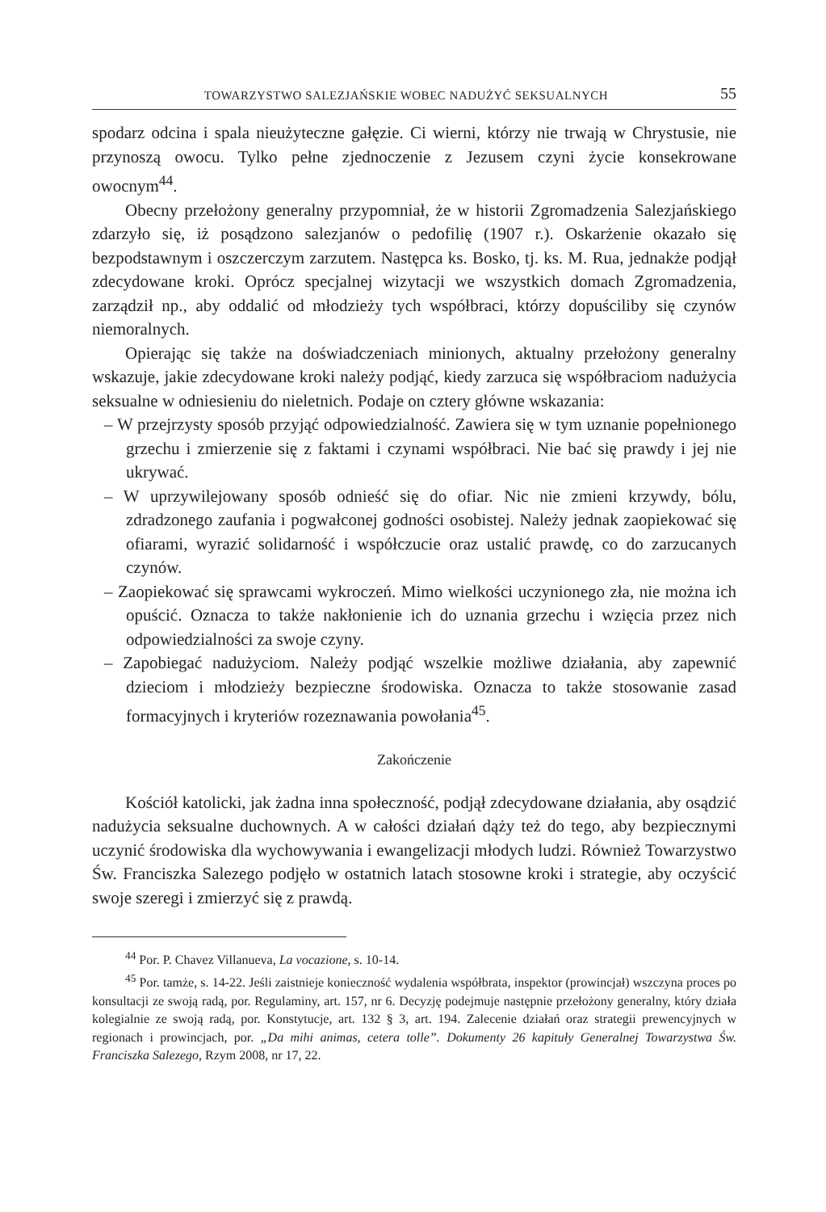TOWARZYSTWO SALEZJAŃSKIE WOBEC NADUŻYĆ SEKSUALNYCH 55
spodarz odcina i spala nieużyteczne gałęzie. Ci wierni, którzy nie trwają w Chrystusie, nie przynoszą owocu. Tylko pełne zjednoczenie z Jezusem czyni życie konsekrowane owocnym<sup>44</sup>.
Obecny przełożony generalny przypomniał, że w historii Zgromadzenia Salezjańskiego zdarzyło się, iż posądzono salezjanów o pedofilię (1907 r.). Oskarżenie okazało się bezpodstawnym i oszczerczym zarzutem. Następca ks. Bosko, tj. ks. M. Rua, jednakże podjął zdecydowane kroki. Oprócz specjalnej wizytacji we wszystkich domach Zgromadzenia, zarządził np., aby oddalić od młodzieży tych współbraci, którzy dopuściliby się czynów niemoralnych.
Opierając się także na doświadczeniach minionych, aktualny przełożony generalny wskazuje, jakie zdecydowane kroki należy podjąć, kiedy zarzuca się współbraciom nadużycia seksualne w odniesieniu do nieletnich. Podaje on cztery główne wskazania:
– W przejrzysty sposób przyjąć odpowiedzialność. Zawiera się w tym uznanie popełnionego grzechu i zmierzenie się z faktami i czynami współbraci. Nie bać się prawdy i jej nie ukrywać.
– W uprzywilejowany sposób odnieść się do ofiar. Nic nie zmieni krzywdy, bólu, zdradzonego zaufania i pogwałconej godności osobistej. Należy jednak zaopiekować się ofiarami, wyrazić solidarność i współczucie oraz ustalić prawdę, co do zarzucanych czynów.
– Zaopiekować się sprawcami wykroczeń. Mimo wielkości uczynionego zła, nie można ich opuścić. Oznacza to także nakłonienie ich do uznania grzechu i wzięcia przez nich odpowiedzialności za swoje czyny.
– Zapobiegać nadużyciom. Należy podjąć wszelkie możliwe działania, aby zapewnić dzieciom i młodzieży bezpieczne środowiska. Oznacza to także stosowanie zasad formacyjnych i kryteriów rozeznawania powołania<sup>45</sup>.
Zakończenie
Kościół katolicki, jak żadna inna społeczność, podjął zdecydowane działania, aby osądzić nadużycia seksualne duchownych. A w całości działań dąży też do tego, aby bezpiecznymi uczynić środowiska dla wychowywania i ewangelizacji młodych ludzi. Również Towarzystwo Św. Franciszka Salezego podjęło w ostatnich latach stosowne kroki i strategie, aby oczyścić swoje szeregi i zmierzyć się z prawdą.
<sup>44</sup> Por. P. Chavez Villanueva, La vocazione, s. 10-14.
<sup>45</sup> Por. tamże, s. 14-22. Jeśli zaistnieje konieczność wydalenia współbrata, inspektor (prowincjał) wszczyna proces po konsultacji ze swoją radą, por. Regulaminy, art. 157, nr 6. Decyzję podejmuje następnie przełożony generalny, który działa kolegialnie ze swoją radą, por. Konstytucje, art. 132 § 3, art. 194. Zalecenie działań oraz strategii prewencyjnych w regionach i prowincjach, por. „Da mihi animas, cetera tolle”. Dokumenty 26 kapituły Generalnej Towarzystwa Św. Franciszka Salezego, Rzym 2008, nr 17, 22.